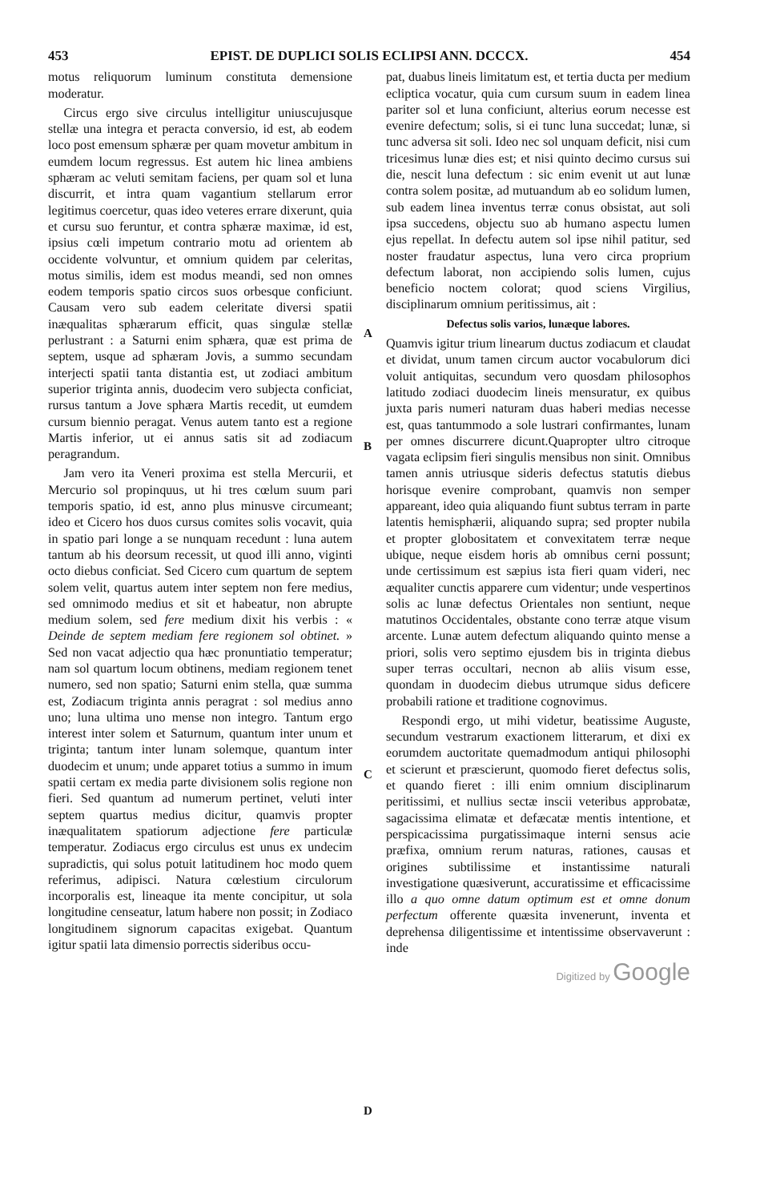453 EPIST. DE DUPLICI SOLIS ECLIPSI ANN. DCCCX. 454
motus reliquorum luminum constituta demensione moderatur.
Circus ergo sive circulus intelligitur uniuscujusque stellæ una integra et peracta conversio, id est, ab eodem loco post emensum sphæræ per quam movetur ambitum in eumdem locum regressus. Est autem hic linea ambiens sphæram ac veluti semitam faciens, per quam sol et luna discurrit, et intra quam vagantium stellarum error legitimus coercetur, quas ideo veteres errare dixerunt, quia et cursu suo feruntur, et contra sphæræ maximæ, id est, ipsius cœli impetum contrario motu ad orientem ab occidente volvuntur, et omnium quidem par celeritas, motus similis, idem est modus meandi, sed non omnes eodem temporis spatio circos suos orbesque conficiunt. Causam vero sub eadem celeritate diversi spatii inæqualitas sphærarum efficit, quas singulæ stellæ perlustrant : a Saturni enim sphæra, quæ est prima de septem, usque ad sphæram Jovis, a summo secundam interjecti spatii tanta distantia est, ut zodiaci ambitum superior triginta annis, duodecim vero subjecta conficiat, rursus tantum a Jove sphæra Martis recedit, ut eumdem cursum biennio peragat. Venus autem tanto est a regione Martis inferior, ut ei annus satis sit ad zodiacum peragrandum.
Jam vero ita Veneri proxima est stella Mercurii, et Mercurio sol propinquus, ut hi tres cœlum suum pari temporis spatio, id est, anno plus minusve circumeant; ideo et Cicero hos duos cursus comites solis vocavit, quia in spatio pari longe a se nunquam recedunt : luna autem tantum ab his deorsum recessit, ut quod illi anno, viginti octo diebus conficiat. Sed Cicero cum quartum de septem solem velit, quartus autem inter septem non fere medius, sed omnimodo medius et sit et habeatur, non abrupte medium solem, sed fere medium dixit his verbis : « Deinde de septem mediam fere regionem sol obtinet. » Sed non vacat adjectio qua hæc pronuntiatio temperatur; nam sol quartum locum obtinens, mediam regionem tenet numero, sed non spatio; Saturni enim stella, quæ summa est, Zodiacum triginta annis peragrat : sol medius anno uno; luna ultima uno mense non integro. Tantum ergo interest inter solem et Saturnum, quantum inter unum et triginta; tantum inter lunam solemque, quantum inter duodecim et unum; unde apparet totius a summo in imum spatii certam ex media parte divisionem solis regione non fieri. Sed quantum ad numerum pertinet, veluti inter septem quartus medius dicitur, quamvis propter inæqualitatem spatiorum adjectione fere particulæ temperatur. Zodiacus ergo circulus est unus ex undecim supradictis, qui solus potuit latitudinem hoc modo quem referimus, adipisci. Natura cœlestium circulorum incorporalis est, lineaque ita mente concipitur, ut sola longitudine censeatur, latum habere non possit; in Zodiaco longitudinem signorum capacitas exigebat. Quantum igitur spatii lata dimensio porrectis sideribus occu-
ABCD
pat, duabus lineis limitatum est, et tertia ducta per medium ecliptica vocatur, quia cum cursum suum in eadem linea pariter sol et luna conficiunt, alterius eorum necesse est evenire defectum; solis, si ei tunc luna succedat; lunæ, si tunc adversa sit soli. Ideo nec sol unquam deficit, nisi cum tricesimus lunæ dies est; et nisi quinto decimo cursus sui die, nescit luna defectum : sic enim evenit ut aut lunæ contra solem positæ, ad mutuandum ab eo solidum lumen, sub eadem linea inventus terræ conus obsistat, aut soli ipsa succedens, objectu suo ab humano aspectu lumen ejus repellat. In defectu autem sol ipse nihil patitur, sed noster fraudatur aspectus, luna vero circa proprium defectum laborat, non accipiendo solis lumen, cujus beneficio noctem colorat; quod sciens Virgilius, disciplinarum omnium peritissimus, ait :
Defectus solis varios, lunæque labores.
Quamvis igitur trium linearum ductus zodiacum et claudat et dividat, unum tamen circum auctor vocabulorum dici voluit antiquitas, secundum vero quosdam philosophos latitudo zodiaci duodecim lineis mensuratur, ex quibus juxta paris numeri naturam duas haberi medias necesse est, quas tantummodo a sole lustrari confirmantes, lunam per omnes discurrere dicunt.Quapropter ultro citroque vagata eclipsim fieri singulis mensibus non sinit. Omnibus tamen annis utriusque sideris defectus statutis diebus horisque evenire comprobant, quamvis non semper appareant, ideo quia aliquando fiunt subtus terram in parte latentis hemisphærii, aliquando supra; sed propter nubila et propter globositatem et convexitatem terræ neque ubique, neque eisdem horis ab omnibus cerni possunt; unde certissimum est sæpius ista fieri quam videri, nec æqualiter cunctis apparere cum videntur; unde vespertinos solis ac lunæ defectus Orientales non sentiunt, neque matutinos Occidentales, obstante cono terræ atque visum arcente. Lunæ autem defectum aliquando quinto mense a priori, solis vero septimo ejusdem bis in triginta diebus super terras occultari, necnon ab aliis visum esse, quondam in duodecim diebus utrumque sidus deficere probabili ratione et traditione cognovimus.
Respondi ergo, ut mihi videtur, beatissime Auguste, secundum vestrarum exactionem litterarum, et dixi ex eorumdem auctoritate quemadmodum antiqui philosophi et scierunt et præscierunt, quomodo fieret defectus solis, et quando fieret : illi enim omnium disciplinarum peritissimi, et nullius sectæ inscii veteribus approbatæ, sagacissima elimatæ et defæcatæ mentis intentione, et perspicacissima purgatissimaque interni sensus acie præfixa, omnium rerum naturas, rationes, causas et origines subtilissime et instantissime naturali investigatione quæsiverunt, accuratissime et efficacissime illo a quo omne datum optimum est et omne donum perfectum offerente quæsita invenerunt, inventa et deprehensa diligentissime et intentissime observaverunt : inde
Digitized by Google